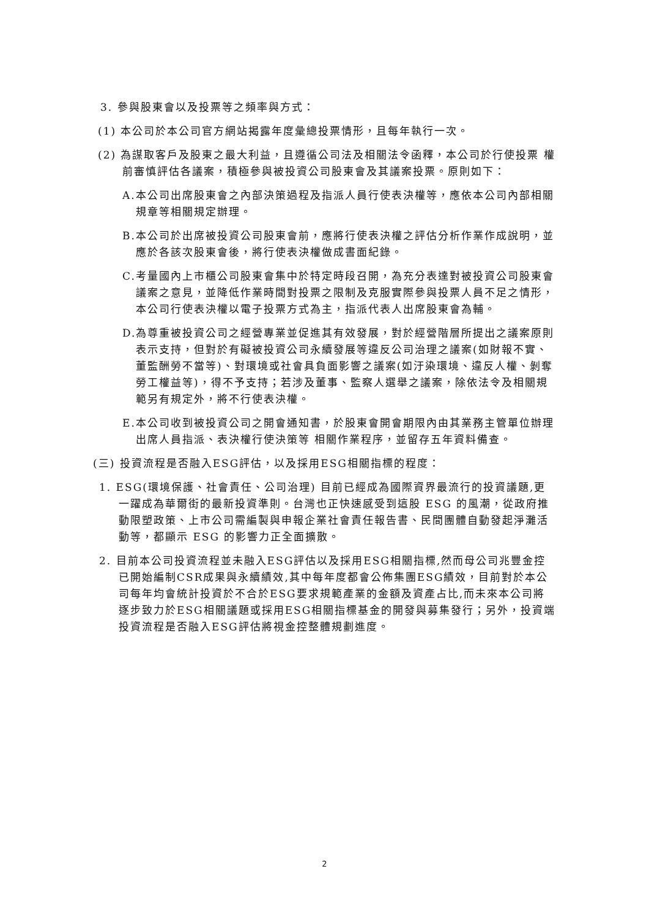3. 參與股東會以及投票等之頻率與方式：
(1) 本公司於本公司官方網站揭露年度彙總投票情形，且每年執行一次。
(2) 為謀取客戶及股東之最大利益，且遵循公司法及相關法令函釋，本公司於行使投票 權前審慎評估各議案，積極參與被投資公司股東會及其議案投票。原則如下：
A.本公司出席股東會之內部決策過程及指派人員行使表決權等，應依本公司內部相關規章等相關規定辦理。
B.本公司於出席被投資公司股東會前，應將行使表決權之評估分析作業作成說明，並應於各該次股東會後，將行使表決權做成書面紀錄。
C.考量國內上市櫃公司股東會集中於特定時段召開，為充分表達對被投資公司股東會議案之意見，並降低作業時間對投票之限制及克服實際參與投票人員不足之情形，本公司行使表決權以電子投票方式為主，指派代表人出席股東會為輔。
D.為尊重被投資公司之經營專業並促進其有效發展，對於經營階層所提出之議案原則表示支持，但對於有礙被投資公司永續發展等違反公司治理之議案(如財報不實、董監酬勞不當等)、對環境或社會具負面影響之議案(如汙染環境、違反人權、剝奪勞工權益等)，得不予支持；若涉及董事、監察人選舉之議案，除依法令及相關規範另有規定外，將不行使表決權。
E.本公司收到被投資公司之開會通知書，於股東會開會期限內由其業務主管單位辦理出席人員指派、表決權行使決策等 相關作業程序，並留存五年資料備查。
(三) 投資流程是否融入ESG評估，以及採用ESG相關指標的程度：
1. ESG(環境保護、社會責任、公司治理) 目前已經成為國際資界最流行的投資議題,更一躍成為華爾街的最新投資準則。台灣也正快速感受到這股 ESG 的風潮，從政府推動限塑政策、上市公司需編製與申報企業社會責任報告書、民間團體自動發起淨灘活動等，都顯示 ESG 的影響力正全面擴散。
2. 目前本公司投資流程並未融入ESG評估以及採用ESG相關指標,然而母公司兆豐金控已開始編制CSR成果與永續績效,其中每年度都會公佈集團ESG績效，目前對於本公司每年均會統計投資於不合於ESG要求規範產業的金額及資產占比,而未來本公司將逐步致力於ESG相關議題或採用ESG相關指標基金的開發與募集發行；另外，投資端投資流程是否融入ESG評估將視金控整體規劃進度。
2